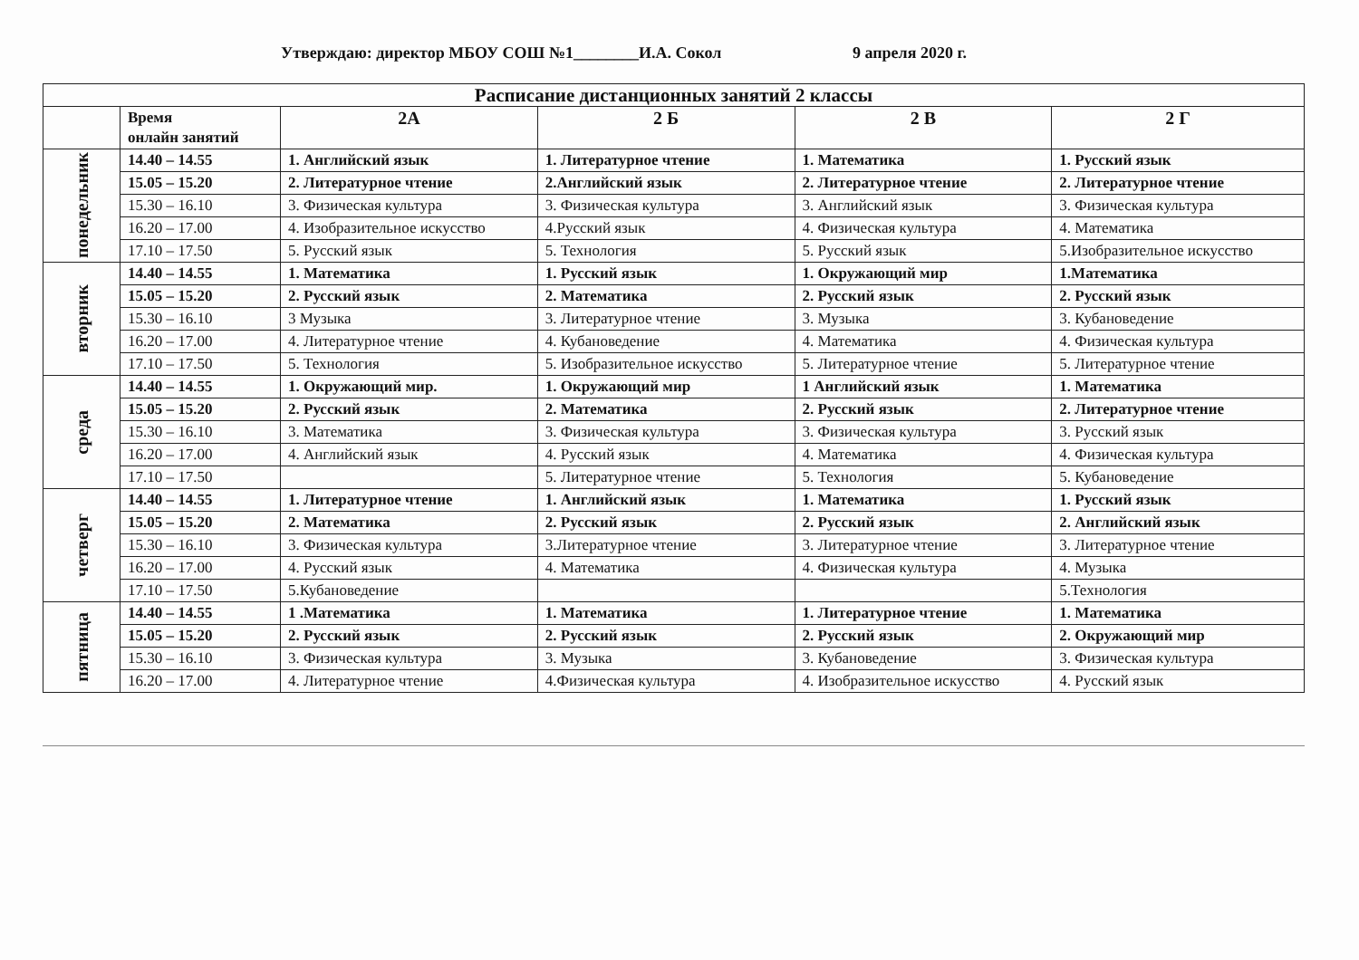Утверждаю: директор МБОУ СОШ №1________И.А. Сокол 9 апреля 2020 г.
| Расписание дистанционных занятий 2 классы | | | | | |
| --- | --- | --- | --- | --- | --- |
| | Время онлайн занятий | 2А | 2 Б | 2 В | 2 Г |
| понедельник | 14.40 – 14.55 | 1. Английский язык | 1. Литературное чтение | 1. Математика | 1. Русский язык |
| | 15.05 – 15.20 | 2. Литературное чтение | 2.Английский язык | 2. Литературное чтение | 2. Литературное чтение |
| | 15.30 – 16.10 | 3. Физическая культура | 3. Физическая культура | 3. Английский язык | 3. Физическая культура |
| | 16.20 – 17.00 | 4. Изобразительное искусство | 4.Русский язык | 4. Физическая культура | 4. Математика |
| | 17.10 – 17.50 | 5. Русский язык | 5. Технология | 5. Русский язык | 5.Изобразительное искусство |
| вторник | 14.40 – 14.55 | 1. Математика | 1. Русский язык | 1. Окружающий мир | 1.Математика |
| | 15.05 – 15.20 | 2. Русский язык | 2. Математика | 2. Русский язык | 2. Русский язык |
| | 15.30 – 16.10 | 3 Музыка | 3. Литературное чтение | 3. Музыка | 3. Кубановедение |
| | 16.20 – 17.00 | 4. Литературное чтение | 4. Кубановедение | 4. Математика | 4. Физическая культура |
| | 17.10 – 17.50 | 5. Технология | 5. Изобразительное искусство | 5. Литературное чтение | 5. Литературное чтение |
| среда | 14.40 – 14.55 | 1. Окружающий мир. | 1. Окружающий мир | 1 Английский язык | 1. Математика |
| | 15.05 – 15.20 | 2. Русский язык | 2. Математика | 2. Русский язык | 2. Литературное чтение |
| | 15.30 – 16.10 | 3. Математика | 3. Физическая культура | 3. Физическая культура | 3. Русский язык |
| | 16.20 – 17.00 | 4. Английский язык | 4. Русский язык | 4. Математика | 4. Физическая культура |
| | 17.10 – 17.50 | | 5. Литературное чтение | 5. Технология | 5. Кубановедение |
| четверг | 14.40 – 14.55 | 1. Литературное чтение | 1. Английский язык | 1. Математика | 1. Русский язык |
| | 15.05 – 15.20 | 2. Математика | 2. Русский язык | 2. Русский язык | 2. Английский язык |
| | 15.30 – 16.10 | 3. Физическая культура | 3.Литературное чтение | 3. Литературное чтение | 3. Литературное чтение |
| | 16.20 – 17.00 | 4. Русский язык | 4. Математика | 4. Физическая культура | 4. Музыка |
| | 17.10 – 17.50 | 5.Кубановедение | | | 5.Технология |
| пятница | 14.40 – 14.55 | 1 .Математика | 1. Математика | 1. Литературное чтение | 1. Математика |
| | 15.05 – 15.20 | 2. Русский язык | 2. Русский язык | 2. Русский язык | 2. Окружающий мир |
| | 15.30 – 16.10 | 3. Физическая культура | 3. Музыка | 3. Кубановедение | 3. Физическая культура |
| | 16.20 – 17.00 | 4. Литературное чтение | 4.Физическая культура | 4. Изобразительное искусство | 4. Русский язык |